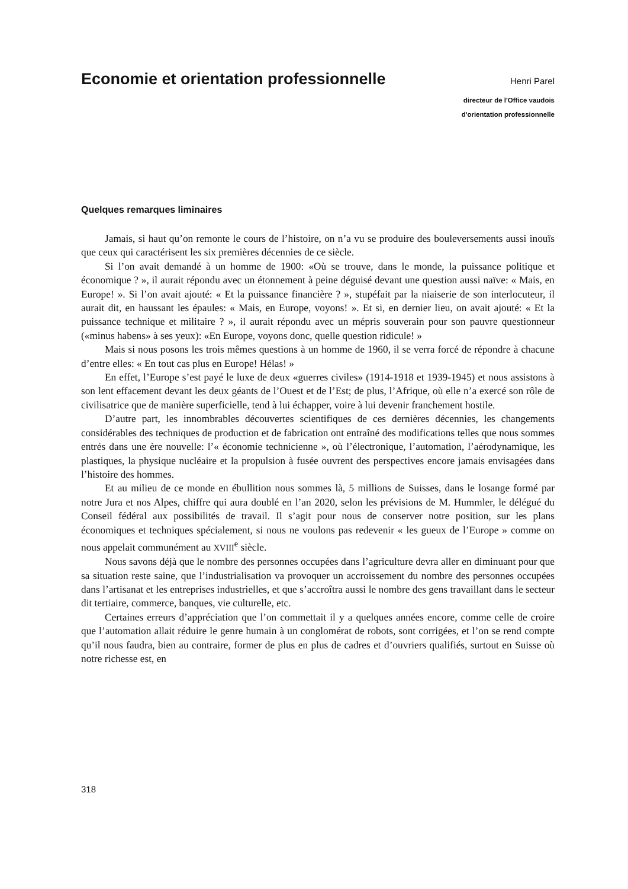Economie et orientation professionnelle
Henri Parel
directeur de l'Office vaudois
d'orientation professionnelle
Quelques remarques liminaires
Jamais, si haut qu’on remonte le cours de l’histoire, on n’a vu se produire des bouleversements aussi inouïs que ceux qui caractérisent les six premières décennies de ce siècle.
Si l’on avait demandé à un homme de 1900: «Où se trouve, dans le monde, la puissance politique et économique ? », il aurait répondu avec un étonnement à peine déguisé devant une question aussi naïve: « Mais, en Europe! ». Si l’on avait ajouté: « Et la puissance financière ? », stupéfait par la niaiserie de son interlocuteur, il aurait dit, en haussant les épaules: « Mais, en Europe, voyons! ». Et si, en dernier lieu, on avait ajouté: « Et la puissance technique et militaire ? », il aurait répondu avec un mépris souverain pour son pauvre questionneur («minus habens» à ses yeux): «En Europe, voyons donc, quelle question ridicule! »
Mais si nous posons les trois mêmes questions à un homme de 1960, il se verra forcé de répondre à chacune d’entre elles: « En tout cas plus en Europe! Hélas! »
En effet, l’Europe s’est payé le luxe de deux «guerres civiles» (1914-1918 et 1939-1945) et nous assistons à son lent effacement devant les deux géants de l’Ouest et de l’Est; de plus, l’Afrique, où elle n’a exercé son rôle de civilisatrice que de manière superficielle, tend à lui échapper, voire à lui devenir franchement hostile.
D’autre part, les innombrables découvertes scientifiques de ces dernières décennies, les changements considérables des techniques de production et de fabrication ont entraîné des modifications telles que nous sommes entrés dans une ère nouvelle: l’« économie technicienne », où l’électronique, l’automation, l’aérodynamique, les plastiques, la physique nucléaire et la propulsion à fusée ouvrent des perspectives encore jamais envisagées dans l’histoire des hommes.
Et au milieu de ce monde en ébullition nous sommes là, 5 millions de Suisses, dans le losange formé par notre Jura et nos Alpes, chiffre qui aura doublé en l’an 2020, selon les prévisions de M. Hummler, le délégué du Conseil fédéral aux possibilités de travail. Il s’agit pour nous de conserver notre position, sur les plans économiques et techniques spécialement, si nous ne voulons pas redevenir « les gueux de l’Europe » comme on nous appelait communément au XVIII<sup>e</sup> siècle.
Nous savons déjà que le nombre des personnes occupées dans l’agriculture devra aller en diminuant pour que sa situation reste saine, que l’industrialisation va provoquer un accroissement du nombre des personnes occupées dans l’artisanat et les entreprises industrielles, et que s’accroîtra aussi le nombre des gens travaillant dans le secteur dit tertiaire, commerce, banques, vie culturelle, etc.
Certaines erreurs d’appréciation que l’on commettait il y a quelques années encore, comme celle de croire que l’automation allait réduire le genre humain à un conglomérat de robots, sont corrigées, et l’on se rend compte qu’il nous faudra, bien au contraire, former de plus en plus de cadres et d’ouvriers qualifiés, surtout en Suisse où notre richesse est, en
318